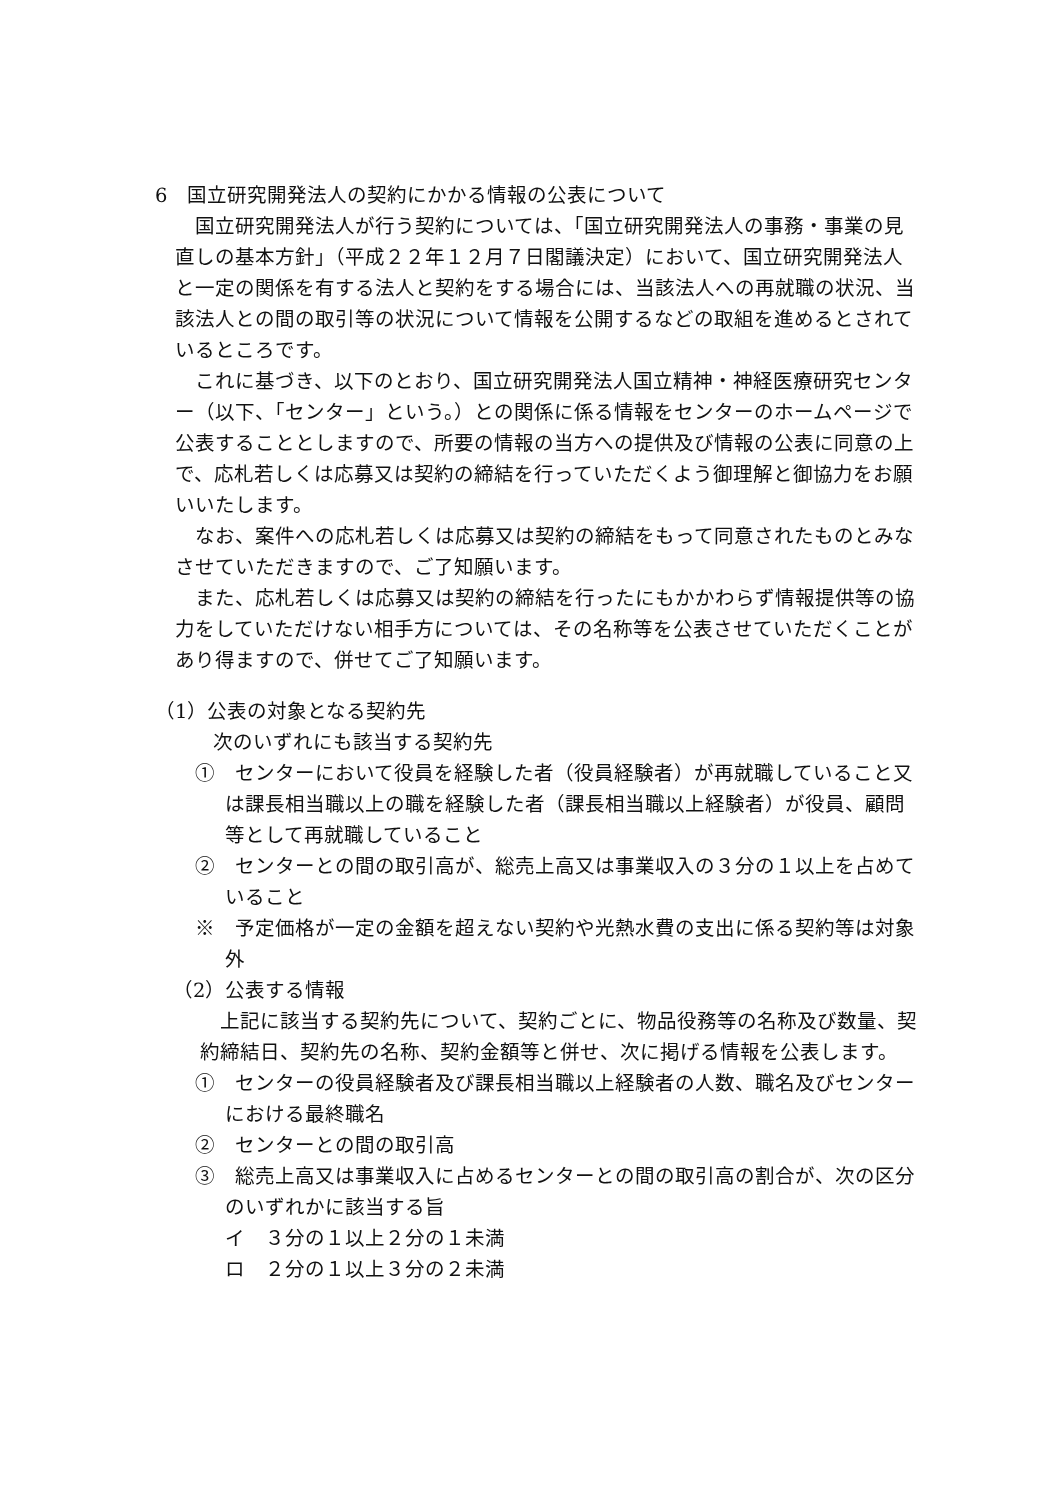6　国立研究開発法人の契約にかかる情報の公表について
国立研究開発法人が行う契約については、「国立研究開発法人の事務・事業の見直しの基本方針」（平成２２年１２月７日閣議決定）において、国立研究開発法人と一定の関係を有する法人と契約をする場合には、当該法人への再就職の状況、当該法人との間の取引等の状況について情報を公開するなどの取組を進めるとされているところです。
これに基づき、以下のとおり、国立研究開発法人国立精神・神経医療研究センター（以下、「センター」という。）との関係に係る情報をセンターのホームページで公表することとしますので、所要の情報の当方への提供及び情報の公表に同意の上で、応札若しくは応募又は契約の締結を行っていただくよう御理解と御協力をお願いいたします。
なお、案件への応札若しくは応募又は契約の締結をもって同意されたものとみなさせていただきますので、ご了知願います。
また、応札若しくは応募又は契約の締結を行ったにもかかわらず情報提供等の協力をしていただけない相手方については、その名称等を公表させていただくことがあり得ますので、併せてご了知願います。
（1）公表の対象となる契約先
次のいずれにも該当する契約先
①　センターにおいて役員を経験した者（役員経験者）が再就職していること又は課長相当職以上の職を経験した者（課長相当職以上経験者）が役員、顧問等として再就職していること
②　センターとの間の取引高が、総売上高又は事業収入の３分の１以上を占めていること
※　予定価格が一定の金額を超えない契約や光熱水費の支出に係る契約等は対象外
（2）公表する情報
上記に該当する契約先について、契約ごとに、物品役務等の名称及び数量、契約締結日、契約先の名称、契約金額等と併せ、次に掲げる情報を公表します。
①　センターの役員経験者及び課長相当職以上経験者の人数、職名及びセンターにおける最終職名
②　センターとの間の取引高
③　総売上高又は事業収入に占めるセンターとの間の取引高の割合が、次の区分のいずれかに該当する旨
イ　３分の１以上２分の１未満
ロ　２分の１以上３分の２未満